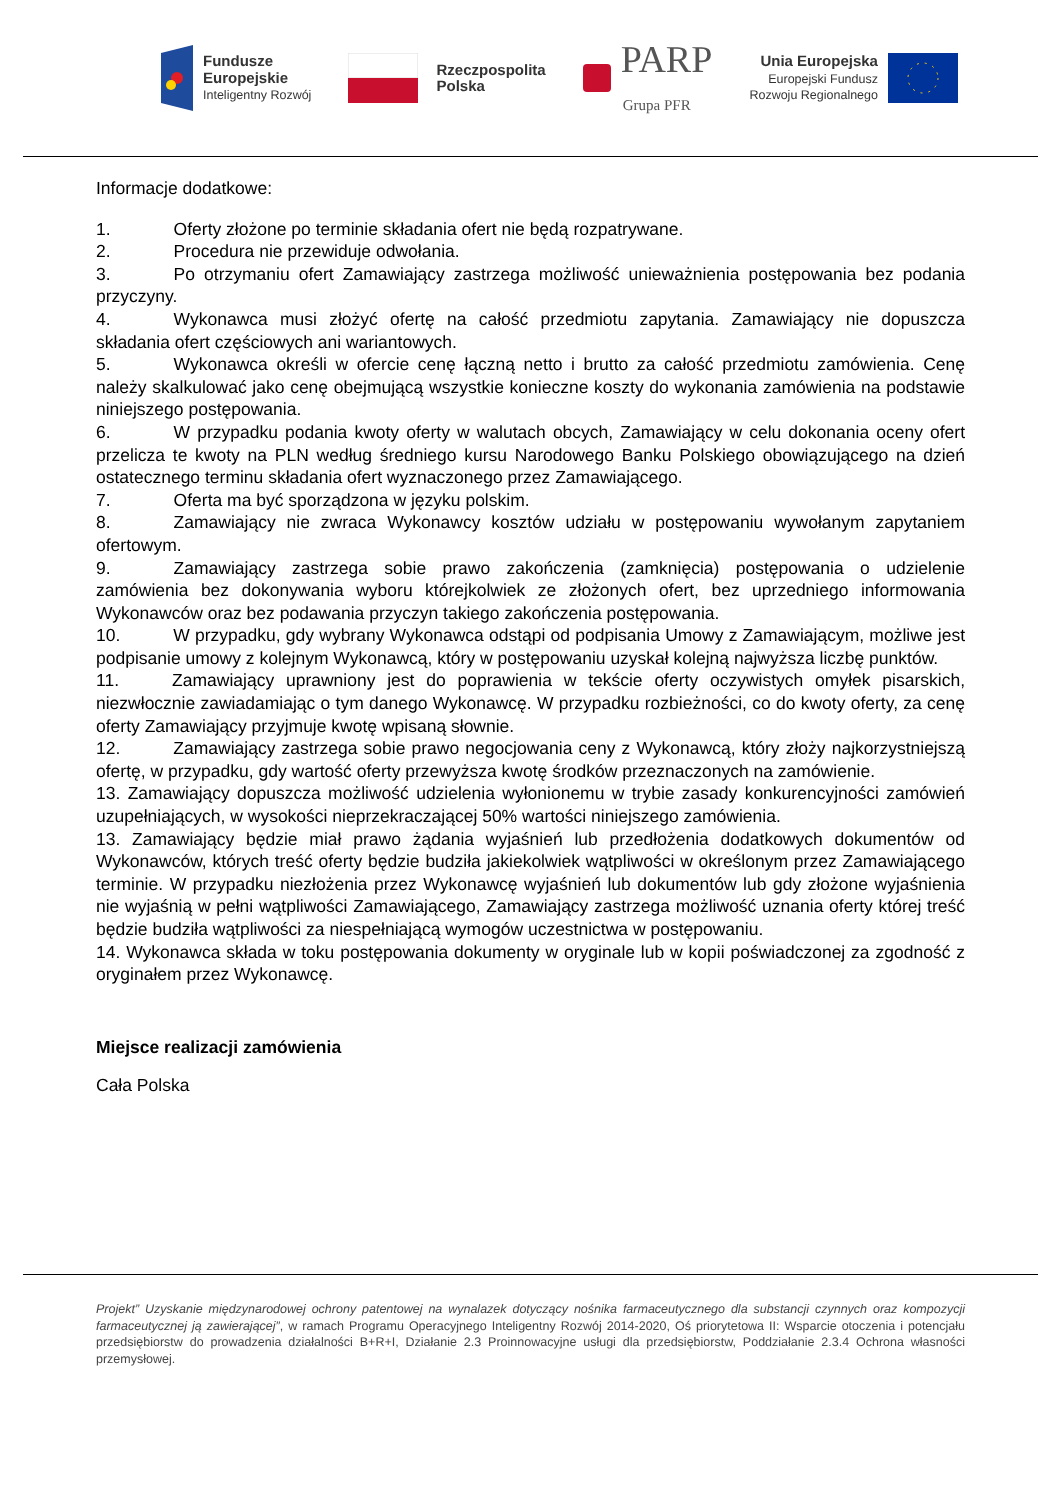Fundusze
Europejskie
Inteligentny Rozwój
Rzeczpospolita
Polska
PARP
Grupa PFR
Unia Europejska
Europejski Fundusz
Rozwoju Regionalnego
Informacje dodatkowe:
1. Oferty złożone po terminie składania ofert nie będą rozpatrywane.
2. Procedura nie przewiduje odwołania.
3. Po otrzymaniu ofert Zamawiający zastrzega możliwość unieważnienia postępowania bez podania przyczyny.
4. Wykonawca musi złożyć ofertę na całość przedmiotu zapytania. Zamawiający nie dopuszcza składania ofert częściowych ani wariantowych.
5. Wykonawca określi w ofercie cenę łączną netto i brutto za całość przedmiotu zamówienia. Cenę należy skalkulować jako cenę obejmującą wszystkie konieczne koszty do wykonania zamówienia na podstawie niniejszego postępowania.
6. W przypadku podania kwoty oferty w walutach obcych, Zamawiający w celu dokonania oceny ofert przelicza te kwoty na PLN według średniego kursu Narodowego Banku Polskiego obowiązującego na dzień ostatecznego terminu składania ofert wyznaczonego przez Zamawiającego.
7. Oferta ma być sporządzona w języku polskim.
8. Zamawiający nie zwraca Wykonawcy kosztów udziału w postępowaniu wywołanym zapytaniem ofertowym.
9. Zamawiający zastrzega sobie prawo zakończenia (zamknięcia) postępowania o udzielenie zamówienia bez dokonywania wyboru którejkolwiek ze złożonych ofert, bez uprzedniego informowania Wykonawców oraz bez podawania przyczyn takiego zakończenia postępowania.
10. W przypadku, gdy wybrany Wykonawca odstąpi od podpisania Umowy z Zamawiającym, możliwe jest podpisanie umowy z kolejnym Wykonawcą, który w postępowaniu uzyskał kolejną najwyższa liczbę punktów.
11. Zamawiający uprawniony jest do poprawienia w tekście oferty oczywistych omyłek pisarskich, niezwłocznie zawiadamiając o tym danego Wykonawcę. W przypadku rozbieżności, co do kwoty oferty, za cenę oferty Zamawiający przyjmuje kwotę wpisaną słownie.
12. Zamawiający zastrzega sobie prawo negocjowania ceny z Wykonawcą, który złoży najkorzystniejszą ofertę, w przypadku, gdy wartość oferty przewyższa kwotę środków przeznaczonych na zamówienie.
13. Zamawiający dopuszcza możliwość udzielenia wyłonionemu w trybie zasady konkurencyjności zamówień uzupełniających, w wysokości nieprzekraczającej 50% wartości niniejszego zamówienia.
13. Zamawiający będzie miał prawo żądania wyjaśnień lub przedłożenia dodatkowych dokumentów od Wykonawców, których treść oferty będzie budziła jakiekolwiek wątpliwości w określonym przez Zamawiającego terminie. W przypadku niezłożenia przez Wykonawcę wyjaśnień lub dokumentów lub gdy złożone wyjaśnienia nie wyjaśnią w pełni wątpliwości Zamawiającego, Zamawiający zastrzega możliwość uznania oferty której treść będzie budziła wątpliwości za niespełniającą wymogów uczestnictwa w postępowaniu.
14. Wykonawca składa w toku postępowania dokumenty w oryginale lub w kopii poświadczonej za zgodność z oryginałem przez Wykonawcę.
Miejsce realizacji zamówienia
Cała Polska
Projekt” Uzyskanie międzynarodowej ochrony patentowej na wynalazek dotyczący nośnika farmaceutycznego dla substancji czynnych oraz kompozycji farmaceutycznej ją zawierającej”, w ramach Programu Operacyjnego Inteligentny Rozwój 2014-2020, Oś priorytetowa II: Wsparcie otoczenia i potencjału przedsiębiorstw do prowadzenia działalności B+R+I, Działanie 2.3 Proinnowacyjne usługi dla przedsiębiorstw, Poddziałanie 2.3.4 Ochrona własności przemysłowej.